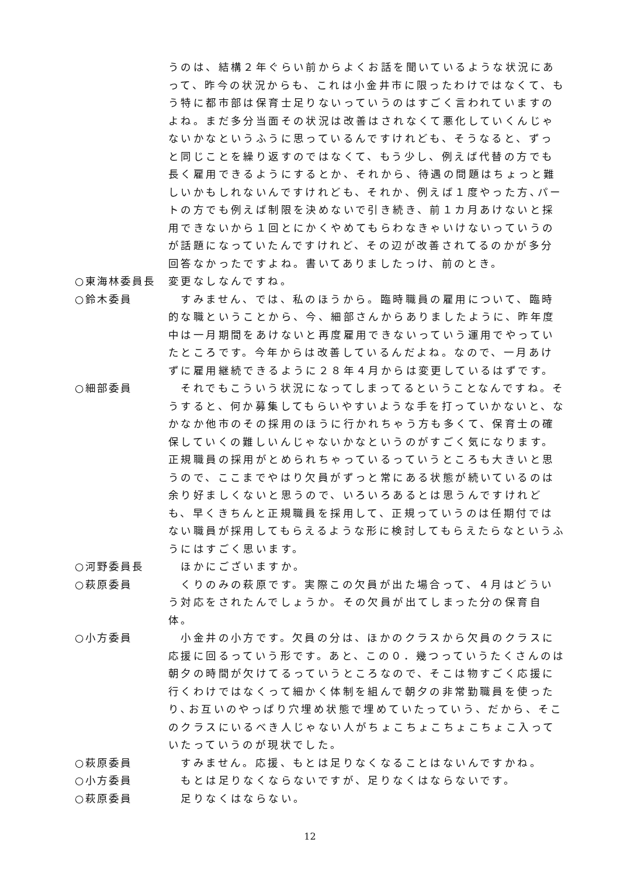うのは、結構２年ぐらい前からよくお話を聞いているような状況にあって、昨今の状況からも、これは小金井市に限ったわけではなくて、もう特に都市部は保育士足りないっていうのはすごく言われていますのよね。まだ多分当面その状況は改善はされなくて悪化していくんじゃないかなというふうに思っているんですけれども、そうなると、ずっと同じことを繰り返すのではなくて、もう少し、例えば代替の方でも長く雇用できるようにするとか、それから、待遇の問題はちょっと難しいかもしれないんですけれども、それか、例えば１度やった方､パートの方でも例えば制限を決めないで引き続き、前１カ月あけないと採用できないから１回とにかくやめてもらわなきゃいけないっていうのが話題になっていたんですけれど、その辺が改善されてるのかが多分回答なかったですよね。書いてありましたっけ、前のとき。
○東海林委員長 変更なしなんですね。
○鈴木委員 　すみません、では、私のほうから。臨時職員の雇用について、臨時的な職ということから、今、細部さんからありましたように、昨年度中は一月期間をあけないと再度雇用できないっていう運用でやっていたところです。今年からは改善しているんだよね。なので、一月あけずに雇用継続できるように２８年４月からは変更しているはずです。
○細部委員 　それでもこういう状況になってしまってるということなんですね。そうすると、何か募集してもらいやすいような手を打っていかないと、なかなか他市のその採用のほうに行かれちゃう方も多くて、保育士の確保していくの難しいんじゃないかなというのがすごく気になります。正規職員の採用がとめられちゃっているっていうところも大きいと思うので、ここまでやはり欠員がずっと常にある状態が続いているのは余り好ましくないと思うので、いろいろあるとは思うんですけれども、早くきちんと正規職員を採用して、正規っていうのは任期付ではない職員が採用してもらえるような形に検討してもらえたらなというふうにはすごく思います。
○河野委員長 　ほかにございますか。
○萩原委員 　くりのみの萩原です。実際この欠員が出た場合って、４月はどういう対応をされたんでしょうか。その欠員が出てしまった分の保育自体。
○小方委員 　小金井の小方です。欠員の分は、ほかのクラスから欠員のクラスに応援に回るっていう形です。あと、この０．幾つっていうたくさんのは朝夕の時間が欠けてるっていうところなので、そこは物すごく応援に行くわけではなくって細かく体制を組んで朝夕の非常勤職員を使ったり､お互いのやっぱり穴埋め状態で埋めていたっていう、だから、そこのクラスにいるべき人じゃない人がちょこちょこちょこちょこ入っていたっていうのが現状でした。
○萩原委員 　すみません。応援、もとは足りなくなることはないんですかね。
○小方委員 　もとは足りなくならないですが、足りなくはならないです。
○萩原委員 　足りなくはならない。
12